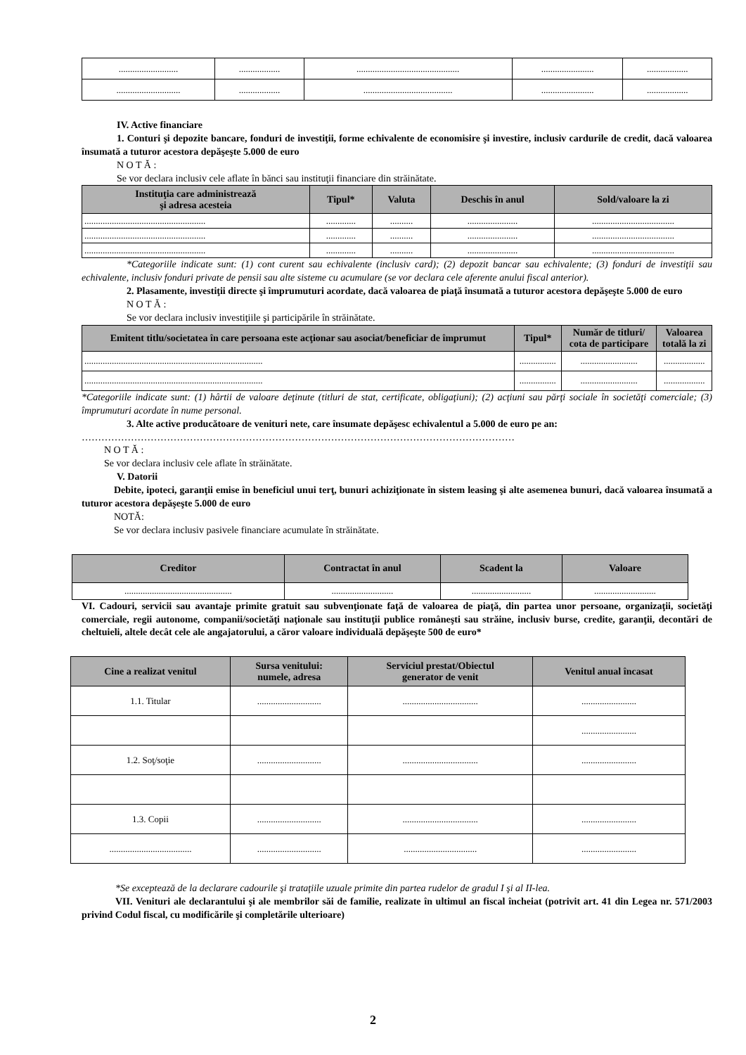| .......................... | .................. | ............................................. | ....................... | .................. |
| ............................ | .................. | ....................................... | ....................... | .................. |
IV. Active financiare
1. Conturi şi depozite bancare, fonduri de investiţii, forme echivalente de economisire şi investire, inclusiv cardurile de credit, dacă valoarea însumată a tuturor acestora depăşeşte 5.000 de euro
N O T Ă :
Se vor declara inclusiv cele aflate în bănci sau instituţii financiare din străinătate.
| Instituţia care administrează şi adresa acesteia | Tipul* | Valuta | Deschis în anul | Sold/valoare la zi |
| --- | --- | --- | --- | --- |
| ..................................................... | ............. | .......... | ...................... | .................................... |
| ..................................................... | ............. | .......... | ...................... | .................................... |
| ..................................................... | ............. | .......... | ...................... | .................................... |
*Categoriile indicate sunt: (1) cont curent sau echivalente (inclusiv card); (2) depozit bancar sau echivalente; (3) fonduri de investiţii sau echivalente, inclusiv fonduri private de pensii sau alte sisteme cu acumulare (se vor declara cele aferente anului fiscal anterior).
2. Plasamente, investiţii directe şi împrumuturi acordate, dacă valoarea de piaţă însumată a tuturor acestora depăşeşte 5.000 de euro
N O T Ă :
Se vor declara inclusiv investiţiile şi participările în străinătate.
| Emitent titlu/societatea în care persoana este acţionar sau asociat/beneficiar de împrumut | Tipul* | Număr de titluri/ cota de participare | Valoarea totală la zi |
| --- | --- | --- | --- |
| .............................................................................. | ................ | ......................... | .................. |
| .............................................................................. | ................ | ......................... | .................. |
*Categoriile indicate sunt: (1) hârtii de valoare deţinute (titluri de stat, certificate, obligaţiuni); (2) acţiuni sau părţi sociale în societăţi comerciale; (3) împrumuturi acordate în nume personal.
3. Alte active producătoare de venituri nete, care însumate depăşesc echivalentul a 5.000 de euro pe an:
……………………………………………………………………………………………………………………
N O T Ă :
Se vor declara inclusiv cele aflate în străinătate.
V. Datorii
Debite, ipoteci, garanţii emise în beneficiul unui terţ, bunuri achiziţionate în sistem leasing şi alte asemenea bunuri, dacă valoarea însumată a tuturor acestora depăşeşte 5.000 de euro
NOTĂ:
Se vor declara inclusiv pasivele financiare acumulate în străinătate.
| Creditor | Contractat în anul | Scadent la | Valoare |
| --- | --- | --- | --- |
| ............................................... | ........................... | .......................... | ........................... |
VI. Cadouri, servicii sau avantaje primite gratuit sau subvenţionate faţă de valoarea de piaţă, din partea unor persoane, organizaţii, societăţi comerciale, regii autonome, companii/societăţi naţionale sau instituţii publice româneşti sau străine, inclusiv burse, credite, garanţii, decontări de cheltuieli, altele decât cele ale angajatorului, a căror valoare individuală depăşeşte 500 de euro*
| Cine a realizat venitul | Sursa venitului: numele, adresa | Serviciul prestat/Obiectul generator de venit | Venitul anual încasat |
| --- | --- | --- | --- |
| 1.1. Titular | ............................ | ................................. | ........................ |
| | | | ........................ |
| 1.2. Soţ/soţie | ............................ | ................................. | ........................ |
| 1.3. Copii | ............................ | ................................. | ........................ |
| .................................... | ............................ | ................................ | ........................ |
*Se exceptează de la declarare cadourile şi trataţiile uzuale primite din partea rudelor de gradul I şi al II-lea.
VII. Venituri ale declarantului şi ale membrilor săi de familie, realizate în ultimul an fiscal încheiat (potrivit art. 41 din Legea nr. 571/2003 privind Codul fiscal, cu modificările şi completările ulterioare)
2